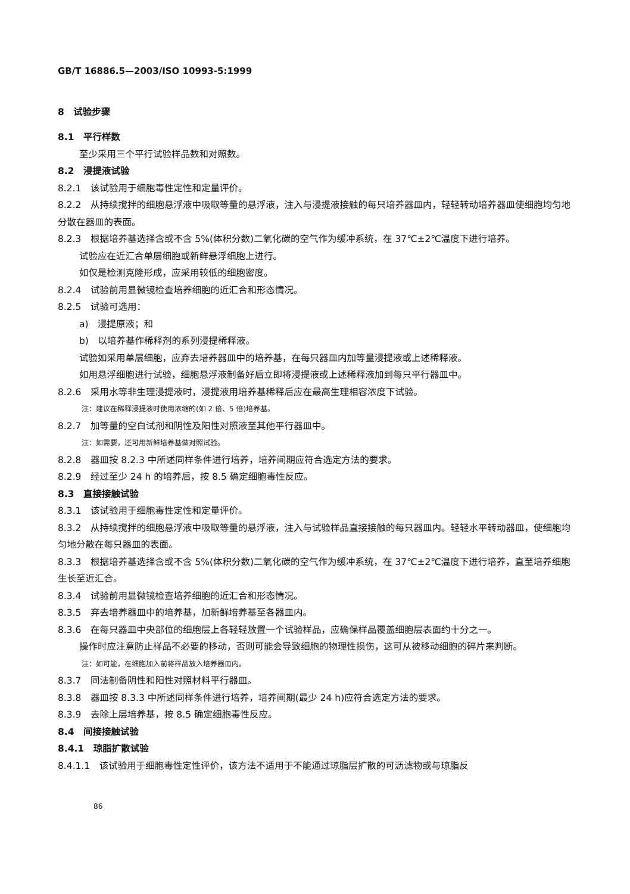GB/T 16886.5—2003/ISO 10993-5:1999
8　试验步骤
8.1　平行样数
至少采用三个平行试验样品数和对照数。
8.2　浸提液试验
8.2.1　该试验用于细胞毒性定性和定量评价。
8.2.2　从持续搅拌的细胞悬浮液中吸取等量的悬浮液，注入与浸提液接触的每只培养器皿内，轻轻转动培养器皿使细胞均匀地分散在器皿的表面。
8.2.3　根据培养基选择含或不含 5%(体积分数)二氧化碳的空气作为缓冲系统，在 37℃±2℃温度下进行培养。
试验应在近汇合单层细胞或新鲜悬浮细胞上进行。
如仅是检测克隆形成，应采用较低的细胞密度。
8.2.4　试验前用显微镜检查培养细胞的近汇合和形态情况。
8.2.5　试验可选用：
a)　浸提原液；和
b)　以培养基作稀释剂的系列浸提稀释液。
试验如采用单层细胞，应弃去培养器皿中的培养基，在每只器皿内加等量浸提液或上述稀释液。
如用悬浮细胞进行试验，细胞悬浮液制备好后立即将浸提液或上述稀释液加到每只平行器皿中。
8.2.6　采用水等非生理浸提液时，浸提液用培养基稀释后应在最高生理相容浓度下试验。
注：建议在稀释浸提液时使用浓缩的(如 2 倍、5 倍)培养基。
8.2.7　加等量的空白试剂和阴性及阳性对照液至其他平行器皿中。
注：如需要，还可用新鲜培养基做对照试验。
8.2.8　器皿按 8.2.3 中所述同样条件进行培养，培养间期应符合选定方法的要求。
8.2.9　经过至少 24 h 的培养后，按 8.5 确定细胞毒性反应。
8.3　直接接触试验
8.3.1　该试验用于细胞毒性定性和定量评价。
8.3.2　从持续搅拌的细胞悬浮液中吸取等量的悬浮液，注入与试验样品直接接触的每只器皿内。轻轻水平转动器皿，使细胞均匀地分散在每只器皿的表面。
8.3.3　根据培养基选择含或不含 5%(体积分数)二氧化碳的空气作为缓冲系统，在 37℃±2℃温度下进行培养，直至培养细胞生长至近汇合。
8.3.4　试验前用显微镜检查培养细胞的近汇合和形态情况。
8.3.5　弃去培养器皿中的培养基，加新鲜培养基至各器皿内。
8.3.6　在每只器皿中央部位的细胞层上各轻轻放置一个试验样品，应确保样品覆盖细胞层表面约十分之一。
操作时应注意防止样品不必要的移动，否则可能会导致细胞的物理性损伤，这可从被移动细胞的碎片来判断。
注：如可能，在细胞加入前将样品放入培养器皿内。
8.3.7　同法制备阴性和阳性对照材料平行器皿。
8.3.8　器皿按 8.3.3 中所述同样条件进行培养，培养间期(最少 24 h)应符合选定方法的要求。
8.3.9　去除上层培养基，按 8.5 确定细胞毒性反应。
8.4　间接接触试验
8.4.1　琼脂扩散试验
8.4.1.1　该试验用于细胞毒性定性评价，该方法不适用于不能通过琼脂层扩散的可沥滤物或与琼脂反
86